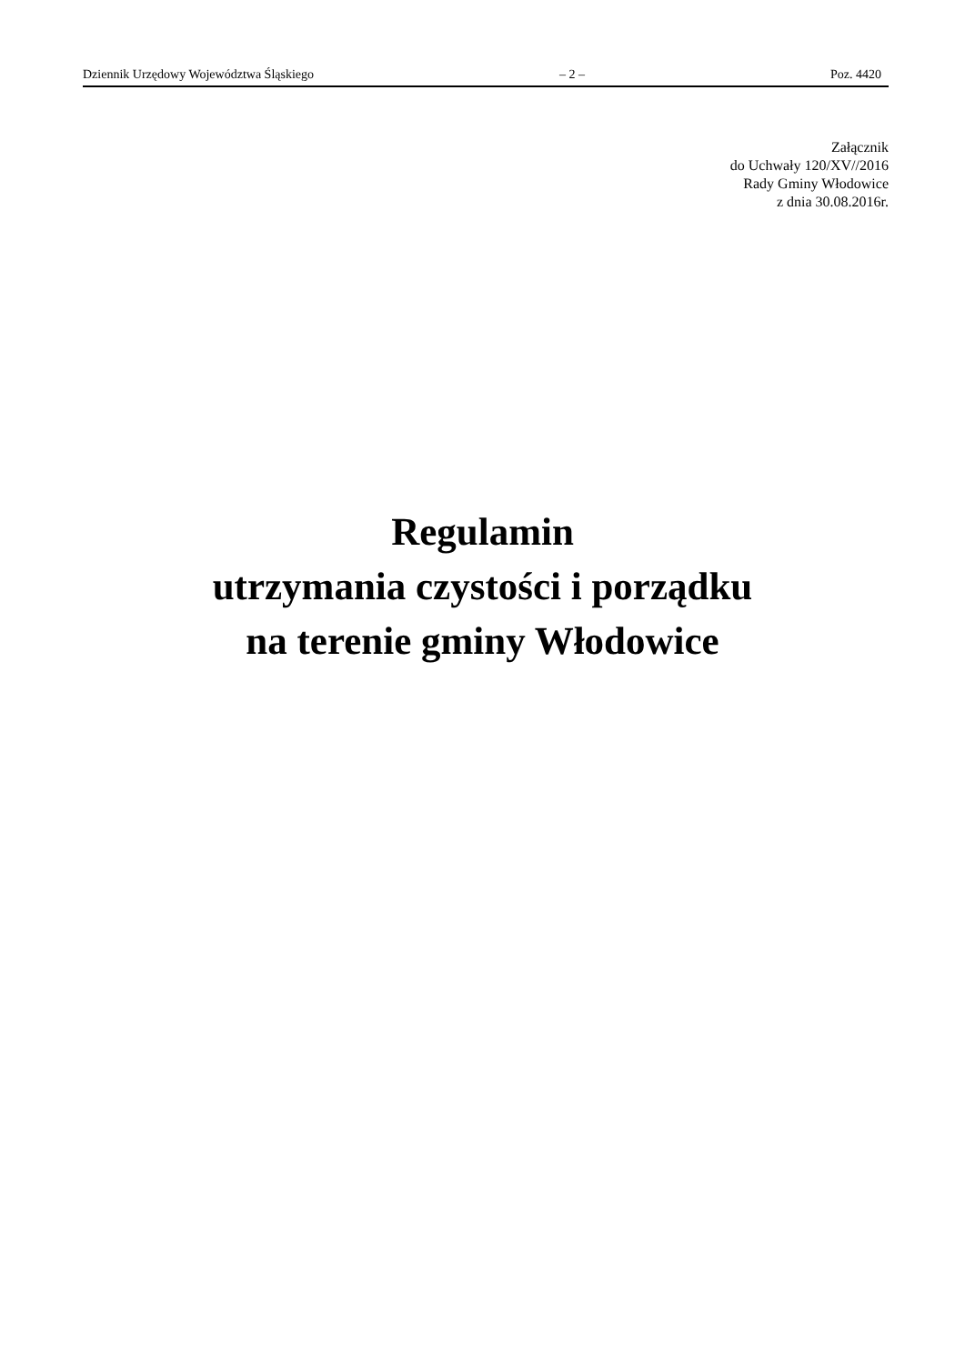Dziennik Urzędowy Województwa Śląskiego – 2 – Poz. 4420
Załącznik
do Uchwały 120/XV//2016
Rady Gminy Włodowice
z dnia 30.08.2016r.
Regulamin
utrzymania czystości i porządku
na terenie gminy Włodowice